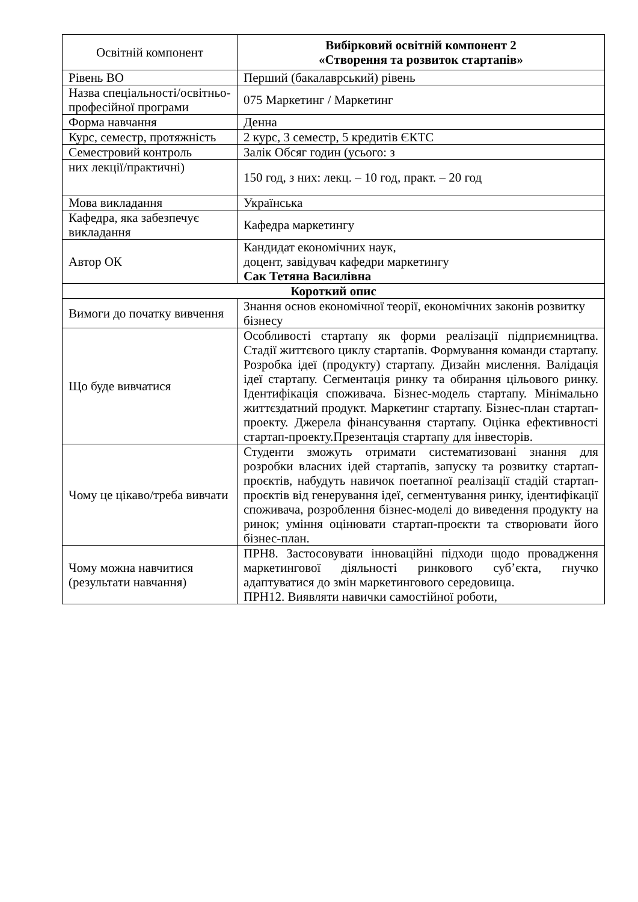| Освітній компонент | Вибірковий освітній компонент 2 «Створення та розвиток стартапів» |
| Рівень ВО | Перший (бакалаврський) рівень |
| Назва спеціальності/освітньо-професійної програми | 075 Маркетинг / Маркетинг |
| Форма навчання | Денна |
| Курс, семестр, протяжність | 2 курс, 3 семестр, 5 кредитів ЄКТС |
| Семестровий контроль | Залік Обсяг годин (усього: з |
| них лекції/практичні) | 150 год, з них: лекц. – 10 год, практ. – 20 год |
| Мова викладання | Українська |
| Кафедра, яка забезпечує викладання | Кафедра маркетингу |
| Автор ОК | Кандидат економічних наук, доцент, завідувач кафедри маркетингу Сак Тетяна Василівна |
| Короткий опис | |
| Вимоги до початку вивчення | Знання основ економічної теорії, економічних законів розвитку бізнесу |
| Що буде вивчатися | Особливості стартапу як форми реалізації підприємництва. Стадії життєвого циклу стартапів. Формування команди стартапу. Розробка ідеї (продукту) стартапу. Дизайн мислення. Валідація ідеї стартапу. Сегментація ринку та обирання цільового ринку. Ідентифікація споживача. Бізнес-модель стартапу. Мінімально життєздатний продукт. Маркетинг стартапу. Бізнес-план стартап-проекту. Джерела фінансування стартапу. Оцінка ефективності стартап-проекту.Презентація стартапу для інвесторів. |
| Чому це цікаво/треба вивчати | Студенти зможуть отримати систематизовані знання для розробки власних ідей стартапів, запуску та розвитку стартап-проєктів, набудуть навичок поетапної реалізації стадій стартап-проєктів від генерування ідеї, сегментування ринку, ідентифікації споживача, розроблення бізнес-моделі до виведення продукту на ринок; уміння оцінювати стартап-проєкти та створювати його бізнес-план. |
| Чому можна навчитися (результати навчання) | ПРН8. Застосовувати інноваційні підходи щодо провадження маркетингової діяльності ринкового суб’єкта, гнучко адаптуватися до змін маркетингового середовища. ПРН12. Виявляти навички самостійної роботи, |